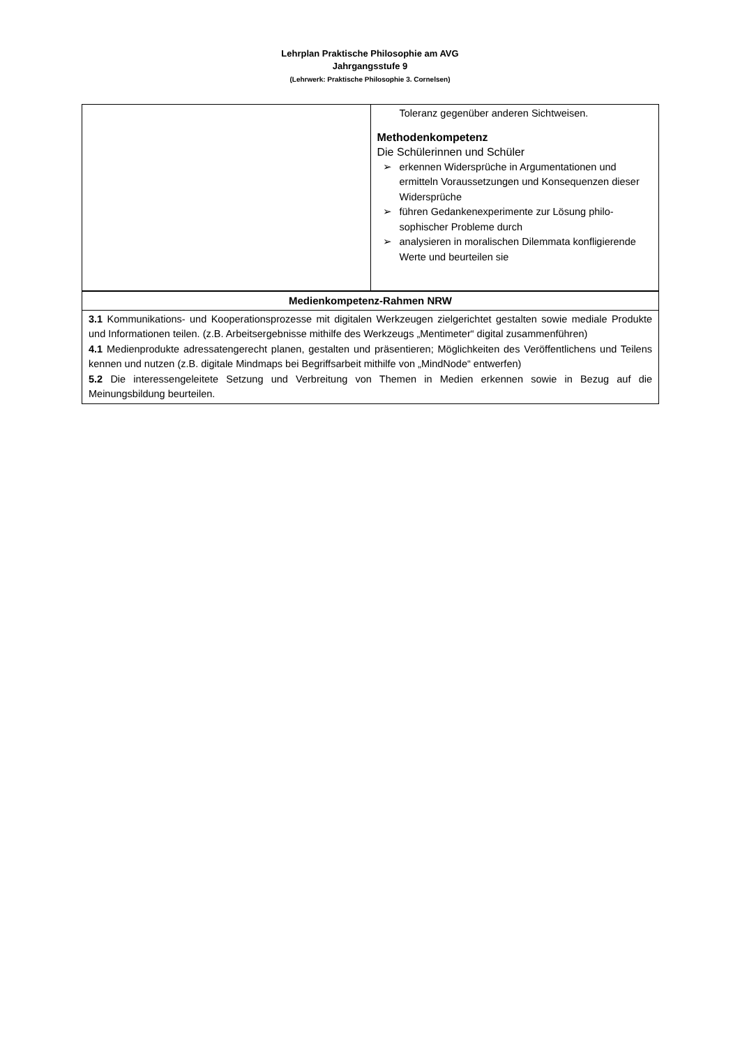Lehrplan Praktische Philosophie am AVG
Jahrgangsstufe 9
(Lehrwerk: Praktische Philosophie 3. Cornelsen)
| | Toleranz gegenüber anderen Sichtweisen. Methodenkompetenz Die Schülerinnen und Schüler ➢ erkennen Widersprüche in Argumentationen und ermitteln Voraussetzungen und Konsequenzen dieser Widersprüche ➢ führen Gedankenexperimente zur Lösung philo-sophischer Probleme durch ➢ analysieren in moralischen Dilemmata konfligierende Werte und beurteilen sie |
| Medienkompetenz-Rahmen NRW | |
| 3.1 Kommunikations- und Kooperationsprozesse mit digitalen Werkzeugen zielgerichtet gestalten sowie mediale Produkte und Informationen teilen. (z.B. Arbeitsergebnisse mithilfe des Werkzeugs „Mentimeter“ digital zusammenführen) 4.1 Medienprodukte adressatengerecht planen, gestalten und präsentieren; Möglichkeiten des Veröffentlichens und Teilens kennen und nutzen (z.B. digitale Mindmaps bei Begriffsarbeit mithilfe von „MindNode“ entwerfen) 5.2 Die interessengeleitete Setzung und Verbreitung von Themen in Medien erkennen sowie in Bezug auf die Meinungsbildung beurteilen. | |